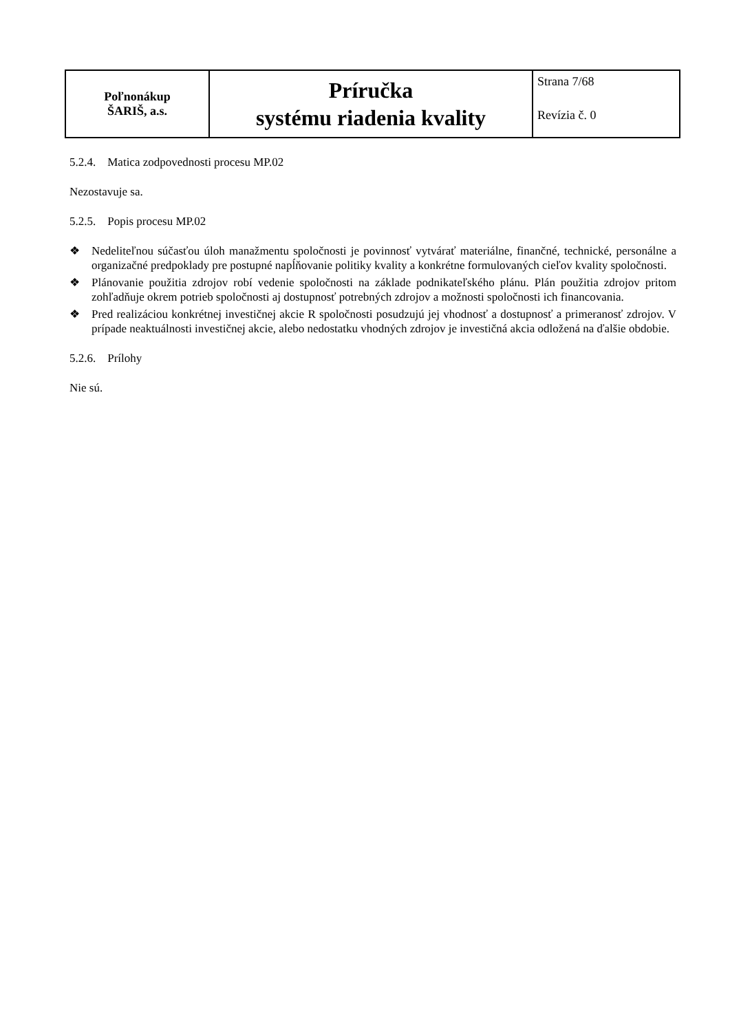| Poľnonákup ŠARIŠ, a.s. | Príručka systému riadenia kvality | Strana 7/68 Revízia č. 0 |
5.2.4. Matica zodpovednosti procesu MP.02
Nezostavuje sa.
5.2.5. Popis procesu MP.02
❖ Nedeliteľnou súčasťou úloh manažmentu spoločnosti je povinnosť vytvárať materiálne, finančné, technické, personálne a organizačné predpoklady pre postupné napĺňovanie politiky kvality a konkrétne formulovaných cieľov kvality spoločnosti.
❖ Plánovanie použitia zdrojov robí vedenie spoločnosti na základe podnikateľského plánu. Plán použitia zdrojov pritom zohľadňuje okrem potrieb spoločnosti aj dostupnosť potrebných zdrojov a možnosti spoločnosti ich financovania.
❖ Pred realizáciou konkrétnej investičnej akcie R spoločnosti posudzujú jej vhodnosť a dostupnosť a primeranosť zdrojov. V prípade neaktuálnosti investičnej akcie, alebo nedostatku vhodných zdrojov je investičná akcia odložená na ďalšie obdobie.
5.2.6. Prílohy
Nie sú.